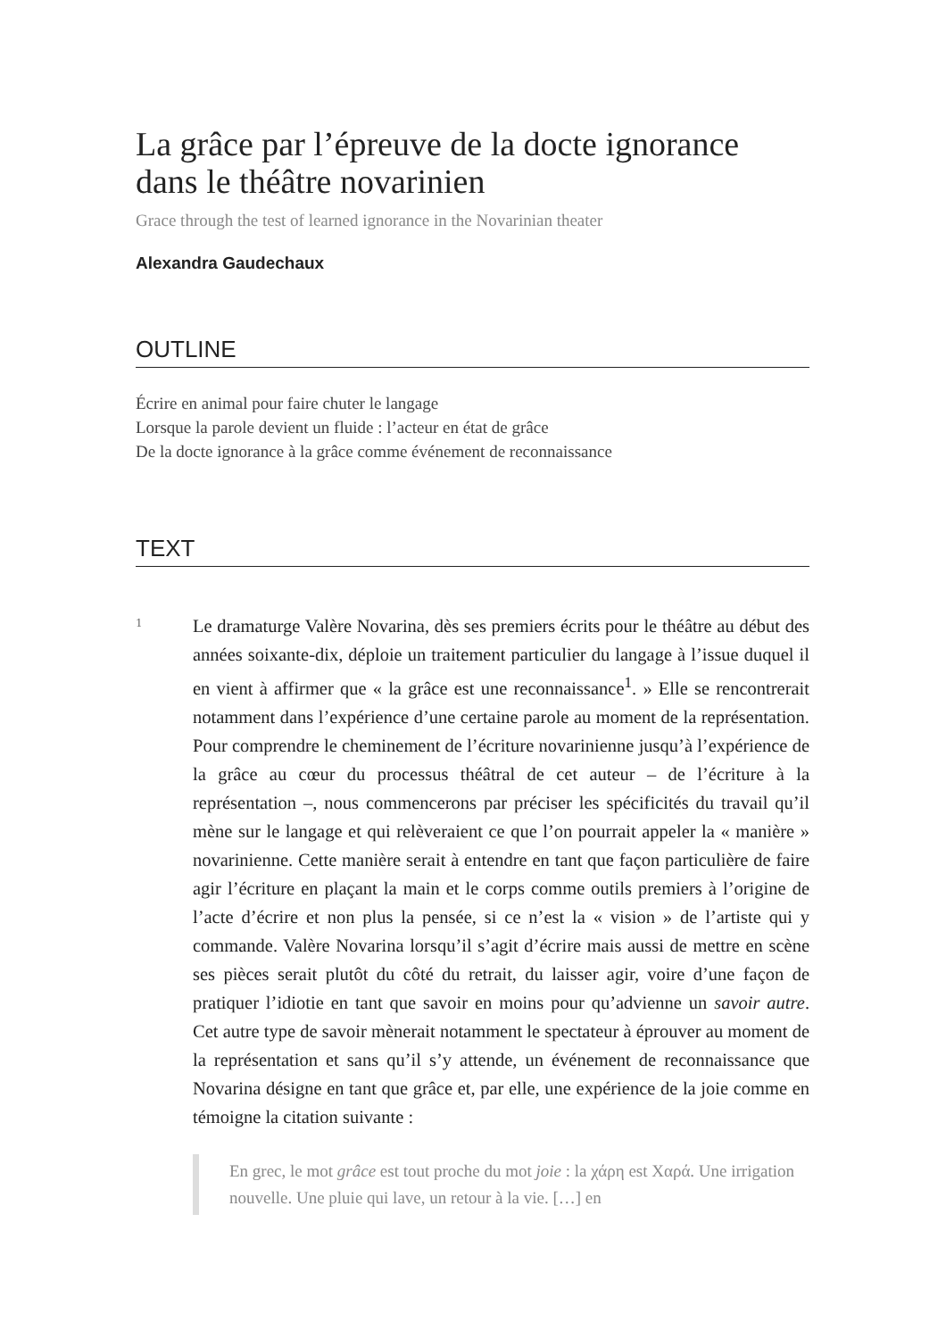La grâce par l’épreuve de la docte ignorance dans le théâtre novarinien
Grace through the test of learned ignorance in the Novarinian theater
Alexandra Gaudechaux
OUTLINE
Écrire en animal pour faire chuter le langage
Lorsque la parole devient un fluide : l’acteur en état de grâce
De la docte ignorance à la grâce comme événement de reconnaissance
TEXT
1
Le dramaturge Valère Novarina, dès ses premiers écrits pour le théâtre au début des années soixante-dix, déploie un traitement particulier du langage à l’issue duquel il en vient à affirmer que « la grâce est une reconnaissance<sup>1</sup>. » Elle se rencontrerait notamment dans l’expérience d’une certaine parole au moment de la représentation. Pour comprendre le cheminement de l’écriture novarinienne jusqu’à l’expérience de la grâce au cœur du processus théâtral de cet auteur – de l’écriture à la représentation –, nous commencerons par préciser les spécificités du travail qu’il mène sur le langage et qui relèveraient ce que l’on pourrait appeler la « manière » novarinienne. Cette manière serait à entendre en tant que façon particulière de faire agir l’écriture en plaçant la main et le corps comme outils premiers à l’origine de l’acte d’écrire et non plus la pensée, si ce n’est la « vision » de l’artiste qui y commande. Valère Novarina lorsqu’il s’agit d’écrire mais aussi de mettre en scène ses pièces serait plutôt du côté du retrait, du laisser agir, voire d’une façon de pratiquer l’idiotie en tant que savoir en moins pour qu’advienne un savoir autre. Cet autre type de savoir mènerait notamment le spectateur à éprouver au moment de la représentation et sans qu’il s’y attende, un événement de reconnaissance que Novarina désigne en tant que grâce et, par elle, une expérience de la joie comme en témoigne la citation suivante :
En grec, le mot grâce est tout proche du mot joie : la χάρη est Χαρά. Une irrigation nouvelle. Une pluie qui lave, un retour à la vie. […] en